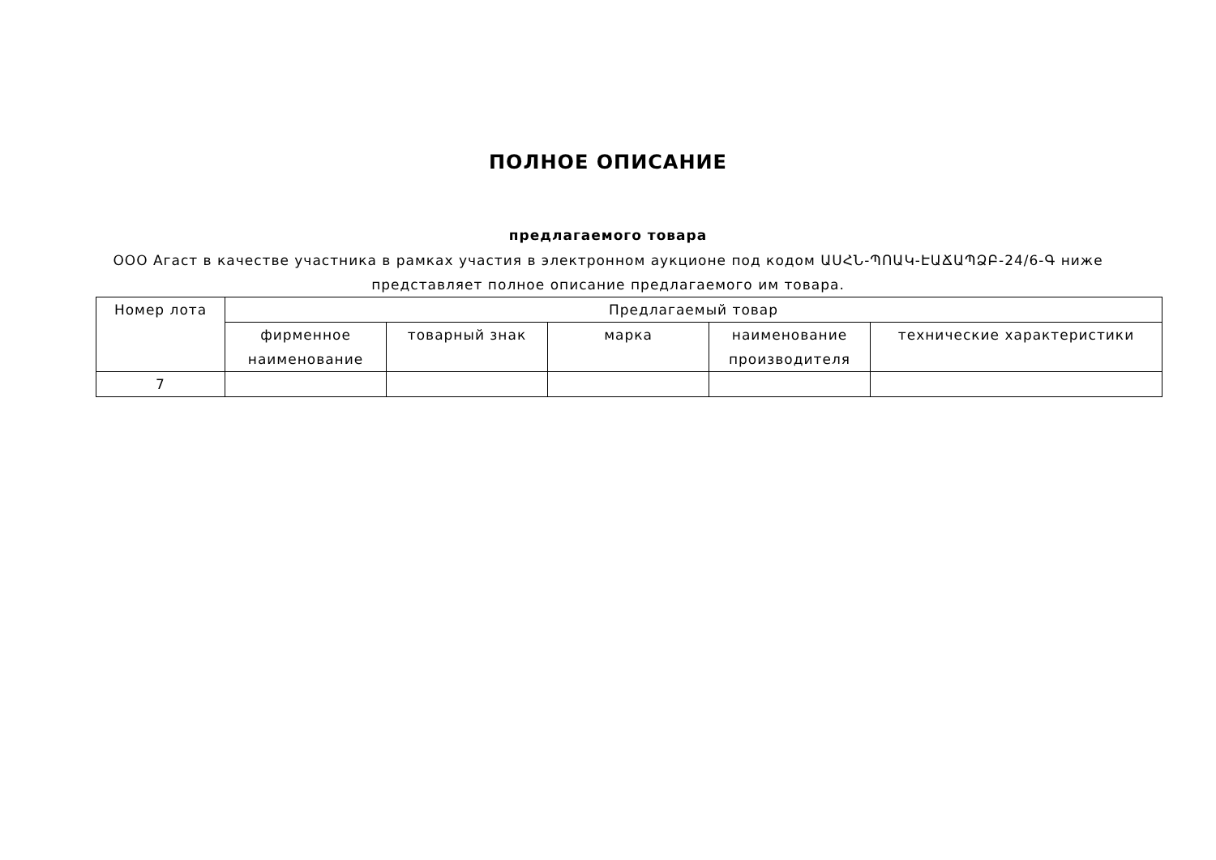ПОЛНОЕ ОПИСАНИЕ
предлагаемого товара
ООО Агаст в качестве участника в рамках участия в электронном аукционе под кодом ԱՍՀՆ-ՊՈԱԿ-ԷԱՃԱՊՁԲ-24/6-Գ ниже представляет полное описание предлагаемого им товара.
| Номер лота | Предлагаемый товар | | | | |
| --- | --- | --- | --- | --- | --- |
| | фирменное наименование | товарный знак | марка | наименование производителя | технические характеристики |
| 7 | | | | | |